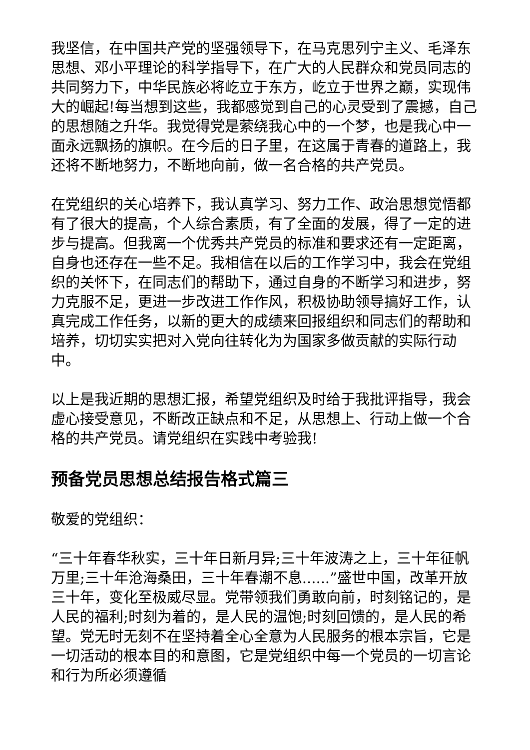我坚信，在中国共产党的坚强领导下，在马克思列宁主义、毛泽东思想、邓小平理论的科学指导下，在广大的人民群众和党员同志的共同努力下，中华民族必将屹立于东方，屹立于世界之巅，实现伟大的崛起!每当想到这些，我都感觉到自己的心灵受到了震撼，自己的思想随之升华。我觉得党是萦绕我心中的一个梦，也是我心中一面永远飘扬的旗帜。在今后的日子里，在这属于青春的道路上，我还将不断地努力，不断地向前，做一名合格的共产党员。
在党组织的关心培养下，我认真学习、努力工作、政治思想觉悟都有了很大的提高，个人综合素质，有了全面的发展，得了一定的进步与提高。但我离一个优秀共产党员的标准和要求还有一定距离，自身也还存在一些不足。我相信在以后的工作学习中，我会在党组织的关怀下，在同志们的帮助下，通过自身的不断学习和进步，努力克服不足，更进一步改进工作作风，积极协助领导搞好工作，认真完成工作任务，以新的更大的成绩来回报组织和同志们的帮助和培养，切切实实把对入党向往转化为为国家多做贡献的实际行动中。
以上是我近期的思想汇报，希望党组织及时给于我批评指导，我会虚心接受意见，不断改正缺点和不足，从思想上、行动上做一个合格的共产党员。请党组织在实践中考验我!
预备党员思想总结报告格式篇三
敬爱的党组织：
“三十年春华秋实，三十年日新月异;三十年波涛之上，三十年征帆万里;三十年沧海桑田，三十年春潮不息......”盛世中国，改革开放三十年，变化至极威尽显。党带领我们勇敢向前，时刻铭记的，是人民的福利;时刻为着的，是人民的温饱;时刻回馈的，是人民的希望。党无时无刻不在坚持着全心全意为人民服务的根本宗旨，它是一切活动的根本目的和意图，它是党组织中每一个党员的一切言论和行为所必须遵循